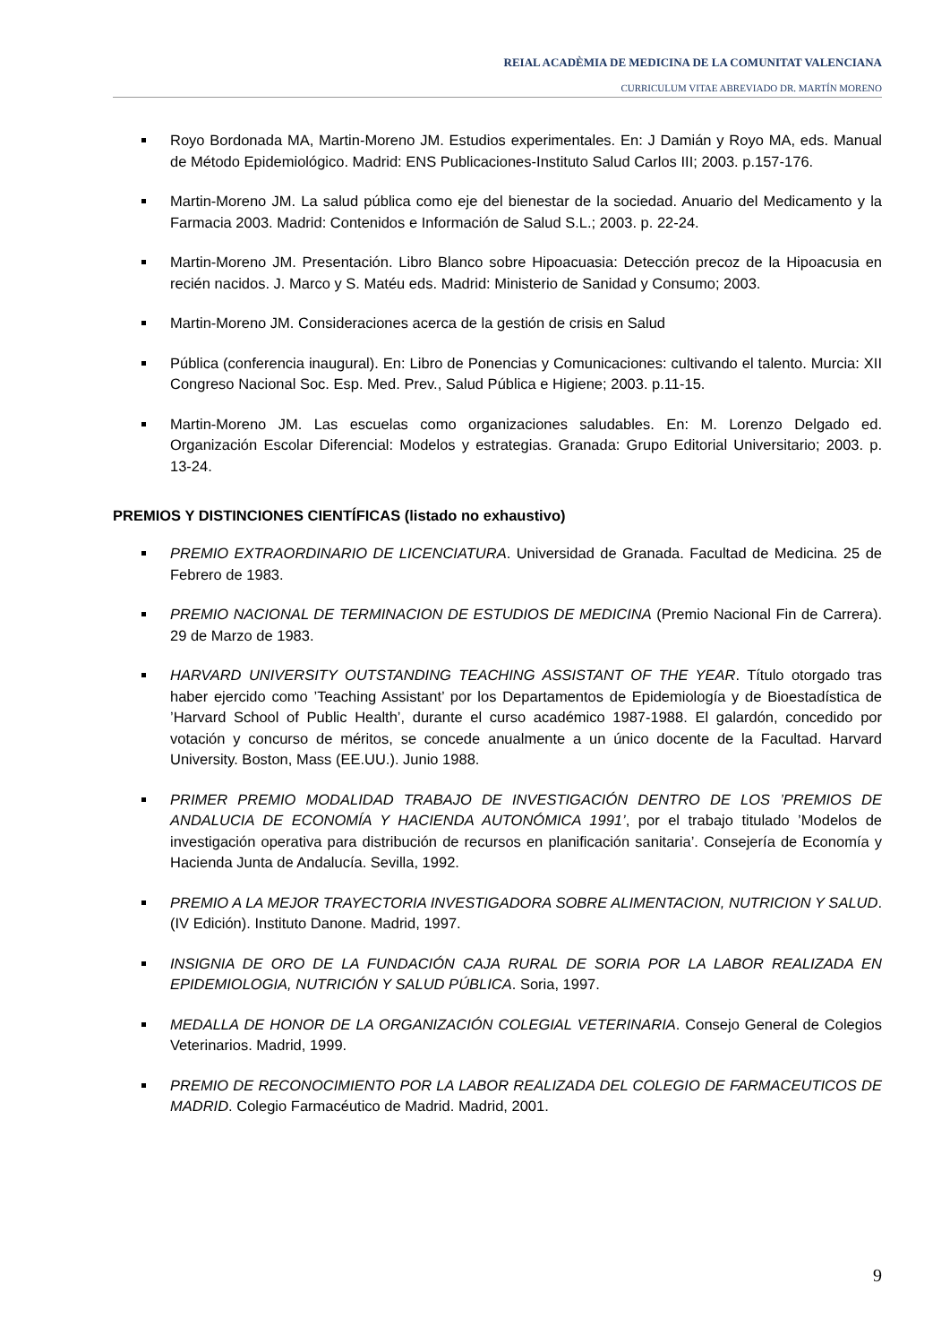REIAL ACADÈMIA DE MEDICINA DE LA COMUNITAT VALENCIANA
CURRICULUM VITAE ABREVIADO DR. MARTÍN MORENO
Royo Bordonada MA, Martin-Moreno JM. Estudios experimentales. En: J Damián y Royo MA, eds. Manual de Método Epidemiológico. Madrid: ENS Publicaciones-Instituto Salud Carlos III; 2003. p.157-176.
Martin-Moreno JM. La salud pública como eje del bienestar de la sociedad. Anuario del Medicamento y la Farmacia 2003. Madrid: Contenidos e Información de Salud S.L.; 2003. p. 22-24.
Martin-Moreno JM. Presentación. Libro Blanco sobre Hipoacuasia: Detección precoz de la Hipoacusia en recién nacidos. J. Marco y S. Matéu eds. Madrid: Ministerio de Sanidad y Consumo; 2003.
Martin-Moreno JM. Consideraciones acerca de la gestión de crisis en Salud
Pública (conferencia inaugural). En: Libro de Ponencias y Comunicaciones: cultivando el talento. Murcia: XII Congreso Nacional Soc. Esp. Med. Prev., Salud Pública e Higiene; 2003. p.11-15.
Martin-Moreno JM. Las escuelas como organizaciones saludables. En: M. Lorenzo Delgado ed. Organización Escolar Diferencial: Modelos y estrategias. Granada: Grupo Editorial Universitario; 2003. p. 13-24.
PREMIOS Y DISTINCIONES CIENTÍFICAS (listado no exhaustivo)
PREMIO EXTRAORDINARIO DE LICENCIATURA. Universidad de Granada. Facultad de Medicina. 25 de Febrero de 1983.
PREMIO NACIONAL DE TERMINACION DE ESTUDIOS DE MEDICINA (Premio Nacional Fin de Carrera). 29 de Marzo de 1983.
HARVARD UNIVERSITY OUTSTANDING TEACHING ASSISTANT OF THE YEAR. Título otorgado tras haber ejercido como ’Teaching Assistant’ por los Departamentos de Epidemiología y de Bioestadística de ’Harvard School of Public Health’, durante el curso académico 1987-1988. El galardón, concedido por votación y concurso de méritos, se concede anualmente a un único docente de la Facultad. Harvard University. Boston, Mass (EE.UU.). Junio 1988.
PRIMER PREMIO MODALIDAD TRABAJO DE INVESTIGACIÓN DENTRO DE LOS ’PREMIOS DE ANDALUCIA DE ECONOMÍA Y HACIENDA AUTONÓMICA 1991’, por el trabajo titulado ’Modelos de investigación operativa para distribución de recursos en planificación sanitaria’. Consejería de Economía y Hacienda Junta de Andalucía. Sevilla, 1992.
PREMIO A LA MEJOR TRAYECTORIA INVESTIGADORA SOBRE ALIMENTACION, NUTRICION Y SALUD. (IV Edición). Instituto Danone. Madrid, 1997.
INSIGNIA DE ORO DE LA FUNDACIÓN CAJA RURAL DE SORIA POR LA LABOR REALIZADA EN EPIDEMIOLOGIA, NUTRICIÓN Y SALUD PÚBLICA. Soria, 1997.
MEDALLA DE HONOR DE LA ORGANIZACIÓN COLEGIAL VETERINARIA. Consejo General de Colegios Veterinarios. Madrid, 1999.
PREMIO DE RECONOCIMIENTO POR LA LABOR REALIZADA DEL COLEGIO DE FARMACEUTICOS DE MADRID. Colegio Farmacéutico de Madrid. Madrid, 2001.
9